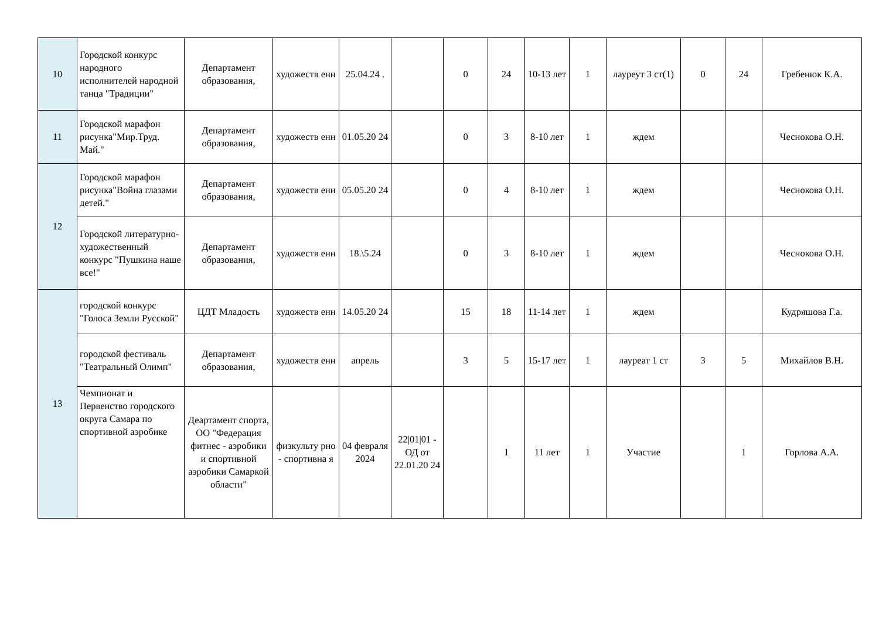| 10 | Городской конкурс народного исполнителей народной танца "Традиции" | Департамент образования, | художеств енн | 25.04.24 . | | 0 | 24 | 10-13 лет | 1 | лауреут 3 ст(1) | 0 | 24 | Гребенюк К.А. |
| 11 | Городской марафон рисунка"Мир.Труд. Май." | Департамент образования, | художеств енн | 01.05.20 24 | | 0 | 3 | 8-10 лет | 1 | ждем | | | Чеснокова О.Н. |
| 12 | Городской марафон рисунка"Война глазами детей." | Департамент образования, | художеств енн | 05.05.20 24 | | 0 | 4 | 8-10 лет | 1 | ждем | | | Чеснокова О.Н. |
| | Городской литературно-художественный конкурс "Пушкина наше все!" | Департамент образования, | художеств енн | 18.\5.24 | | 0 | 3 | 8-10 лет | 1 | ждем | | | Чеснокова О.Н. |
| 13 | городской конкурс "Голоса Земли Русской" | ЦДТ Младость | художеств енн | 14.05.20 24 | | 15 | 18 | 11-14 лет | 1 | ждем | | | Кудряшова Г.а. |
| | городской фестиваль "Театральный Олимп" | Департамент образования, | художеств енн | апрель | | 3 | 5 | 15-17 лет | 1 | лауреат 1 ст | 3 | 5 | Михайлов В.Н. |
| | Чемпионат и Первенство городского округа Самара по спортивной аэробике | Деартамент спорта, ОО "Федерация фитнес - аэробики и спортивной аэробики Самаркой области" | физкульту рно - спортивна я | 04 февраля 2024 | 22/01/01 - ОД от 22.01.20 24 | | 1 | 11 лет | 1 | Участие | | 1 | Горлова А.А. |